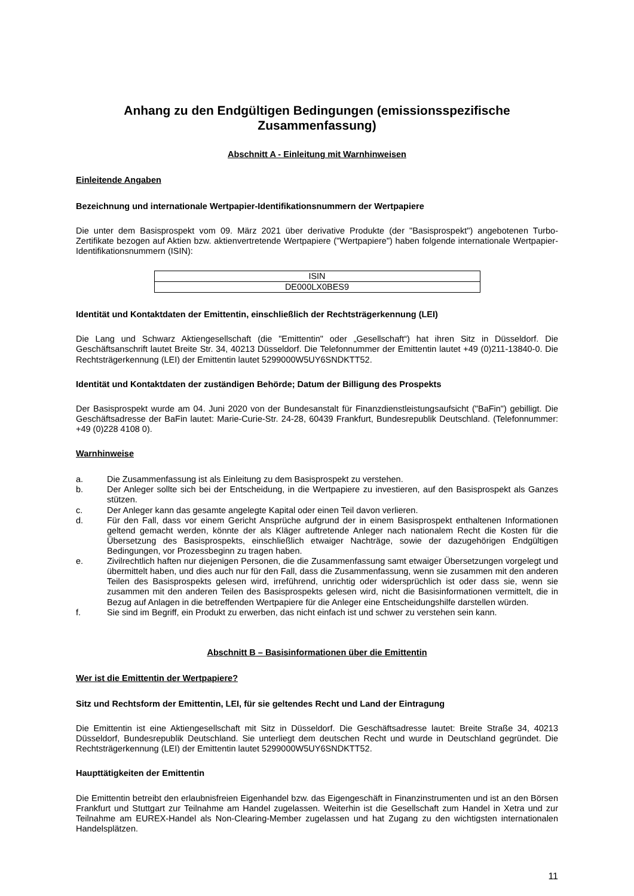Anhang zu den Endgültigen Bedingungen (emissionsspezifische Zusammenfassung)
Abschnitt A - Einleitung mit Warnhinweisen
Einleitende Angaben
Bezeichnung und internationale Wertpapier-Identifikationsnummern der Wertpapiere
Die unter dem Basisprospekt vom 09. März 2021 über derivative Produkte (der "Basisprospekt") angebotenen Turbo-Zertifikate bezogen auf Aktien bzw. aktienvertretende Wertpapiere ("Wertpapiere") haben folgende internationale Wertpapier-Identifikationsnummern (ISIN):
| ISIN |
| --- |
| DE000LX0BES9 |
Identität und Kontaktdaten der Emittentin, einschließlich der Rechtsträgerkennung (LEI)
Die Lang und Schwarz Aktiengesellschaft (die "Emittentin" oder „Gesellschaft“) hat ihren Sitz in Düsseldorf. Die Geschäftsanschrift lautet Breite Str. 34, 40213 Düsseldorf. Die Telefonnummer der Emittentin lautet +49 (0)211-13840-0. Die Rechtsträgerkennung (LEI) der Emittentin lautet 5299000W5UY6SNDKTT52.
Identität und Kontaktdaten der zuständigen Behörde; Datum der Billigung des Prospekts
Der Basisprospekt wurde am 04. Juni 2020 von der Bundesanstalt für Finanzdienstleistungsaufsicht ("BaFin") gebilligt. Die Geschäftsadresse der BaFin lautet: Marie-Curie-Str. 24-28, 60439 Frankfurt, Bundesrepublik Deutschland. (Telefonnummer: +49 (0)228 4108 0).
Warnhinweise
a. Die Zusammenfassung ist als Einleitung zu dem Basisprospekt zu verstehen.
b. Der Anleger sollte sich bei der Entscheidung, in die Wertpapiere zu investieren, auf den Basisprospekt als Ganzes stützen.
c. Der Anleger kann das gesamte angelegte Kapital oder einen Teil davon verlieren.
d. Für den Fall, dass vor einem Gericht Ansprüche aufgrund der in einem Basisprospekt enthaltenen Informationen geltend gemacht werden, könnte der als Kläger auftretende Anleger nach nationalem Recht die Kosten für die Übersetzung des Basisprospekts, einschließlich etwaiger Nachträge, sowie der dazugehörigen Endgültigen Bedingungen, vor Prozessbeginn zu tragen haben.
e. Zivilrechtlich haften nur diejenigen Personen, die die Zusammenfassung samt etwaiger Übersetzungen vorgelegt und übermittelt haben, und dies auch nur für den Fall, dass die Zusammenfassung, wenn sie zusammen mit den anderen Teilen des Basisprospekts gelesen wird, irreführend, unrichtig oder widersprüchlich ist oder dass sie, wenn sie zusammen mit den anderen Teilen des Basisprospekts gelesen wird, nicht die Basisinformationen vermittelt, die in Bezug auf Anlagen in die betreffenden Wertpapiere für die Anleger eine Entscheidungshilfe darstellen würden.
f. Sie sind im Begriff, ein Produkt zu erwerben, das nicht einfach ist und schwer zu verstehen sein kann.
Abschnitt B – Basisinformationen über die Emittentin
Wer ist die Emittentin der Wertpapiere?
Sitz und Rechtsform der Emittentin, LEI, für sie geltendes Recht und Land der Eintragung
Die Emittentin ist eine Aktiengesellschaft mit Sitz in Düsseldorf. Die Geschäftsadresse lautet: Breite Straße 34, 40213 Düsseldorf, Bundesrepublik Deutschland. Sie unterliegt dem deutschen Recht und wurde in Deutschland gegründet. Die Rechtsträgerkennung (LEI) der Emittentin lautet 5299000W5UY6SNDKTT52.
Haupttätigkeiten der Emittentin
Die Emittentin betreibt den erlaubnisfreien Eigenhandel bzw. das Eigengeschäft in Finanzinstrumenten und ist an den Börsen Frankfurt und Stuttgart zur Teilnahme am Handel zugelassen. Weiterhin ist die Gesellschaft zum Handel in Xetra und zur Teilnahme am EUREX-Handel als Non-Clearing-Member zugelassen und hat Zugang zu den wichtigsten internationalen Handelsplätzen.
11